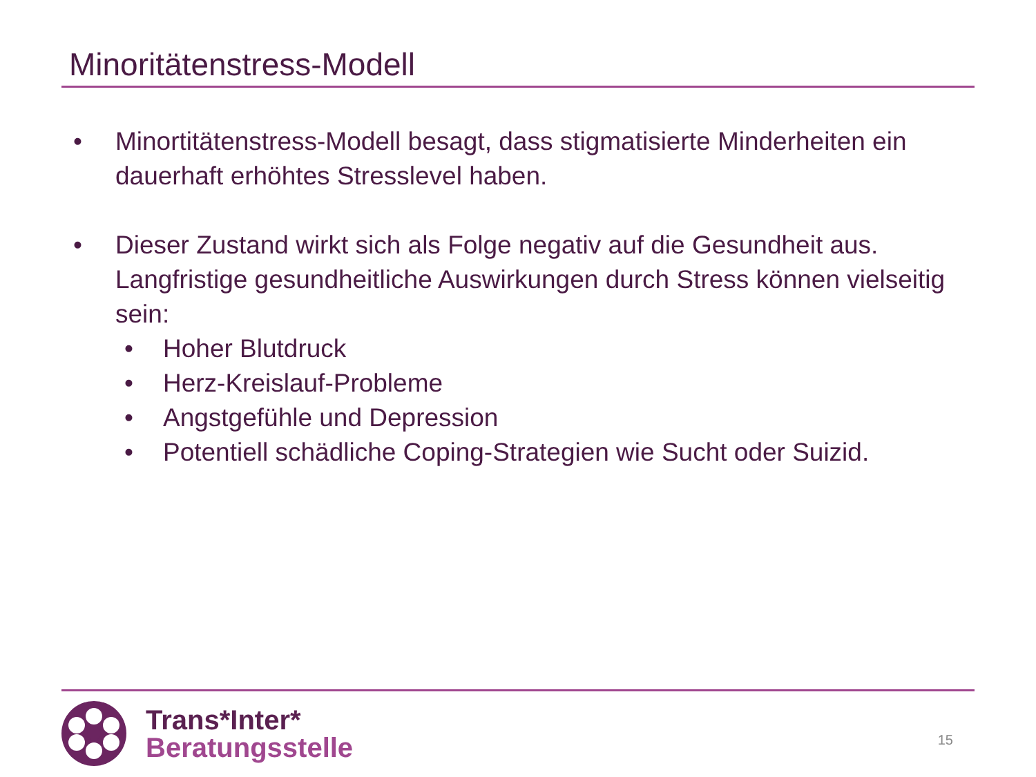Minoritätenstress-Modell
• Minortitätenstress-Modell besagt, dass stigmatisierte Minderheiten ein dauerhaft erhöhtes Stresslevel haben.
• Dieser Zustand wirkt sich als Folge negativ auf die Gesundheit aus. Langfristige gesundheitliche Auswirkungen durch Stress können vielseitig sein:
• Hoher Blutdruck
• Herz-Kreislauf-Probleme
• Angstgefühle und Depression
• Potentiell schädliche Coping-Strategien wie Sucht oder Suizid.
Trans*Inter*
Beratungsstelle
15